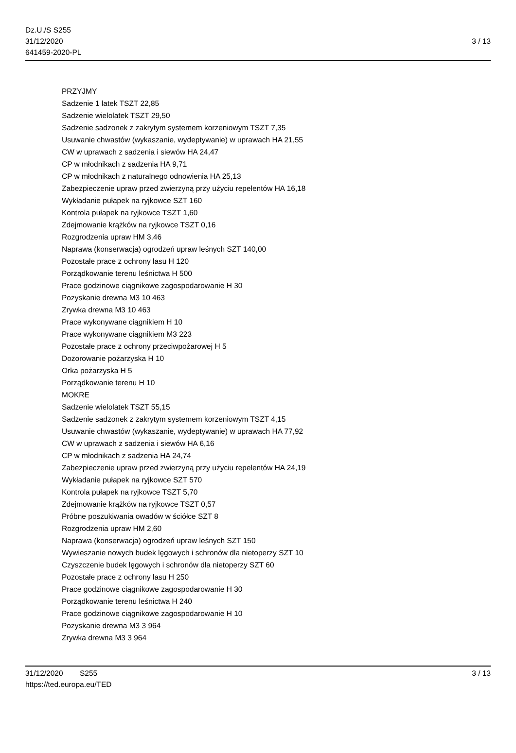Dz.U./S S255
31/12/2020
641459-2020-PL
3 / 13
PRZYJMY
Sadzenie 1 latek TSZT 22,85
Sadzenie wielolatek TSZT 29,50
Sadzenie sadzonek z zakrytym systemem korzeniowym TSZT 7,35
Usuwanie chwastów (wykaszanie, wydeptywanie) w uprawach HA 21,55
CW w uprawach z sadzenia i siewów HA 24,47
CP w młodnikach z sadzenia HA 9,71
CP w młodnikach z naturalnego odnowienia HA 25,13
Zabezpieczenie upraw przed zwierzyną przy użyciu repelentów HA 16,18
Wykładanie pułapek na ryjkowce SZT 160
Kontrola pułapek na ryjkowce TSZT 1,60
Zdejmowanie krążków na ryjkowce TSZT 0,16
Rozgrodzenia upraw HM 3,46
Naprawa (konserwacja) ogrodzeń upraw leśnych SZT 140,00
Pozostałe prace z ochrony lasu H 120
Porządkowanie terenu leśnictwa H 500
Prace godzinowe ciągnikowe zagospodarowanie H 30
Pozyskanie drewna M3 10 463
Zrywka drewna M3 10 463
Prace wykonywane ciągnikiem H 10
Prace wykonywane ciągnikiem M3 223
Pozostałe prace z ochrony przeciwpożarowej H 5
Dozorowanie pożarzyska H 10
Orka pożarzyska H 5
Porządkowanie terenu H 10
MOKRE
Sadzenie wielolatek TSZT 55,15
Sadzenie sadzonek z zakrytym systemem korzeniowym TSZT 4,15
Usuwanie chwastów (wykaszanie, wydeptywanie) w uprawach HA 77,92
CW w uprawach z sadzenia i siewów HA 6,16
CP w młodnikach z sadzenia HA 24,74
Zabezpieczenie upraw przed zwierzyną przy użyciu repelentów HA 24,19
Wykładanie pułapek na ryjkowce SZT 570
Kontrola pułapek na ryjkowce TSZT 5,70
Zdejmowanie krążków na ryjkowce TSZT 0,57
Próbne poszukiwania owadów w ściółce SZT 8
Rozgrodzenia upraw HM 2,60
Naprawa (konserwacja) ogrodzeń upraw leśnych SZT 150
Wywieszanie nowych budek lęgowych i schronów dla nietoperzy SZT 10
Czyszczenie budek lęgowych i schronów dla nietoperzy SZT 60
Pozostałe prace z ochrony lasu H 250
Prace godzinowe ciągnikowe zagospodarowanie H 30
Porządkowanie terenu leśnictwa H 240
Prace godzinowe ciągnikowe zagospodarowanie H 10
Pozyskanie drewna M3 3 964
Zrywka drewna M3 3 964
31/12/2020 S255 3 / 13
https://ted.europa.eu/TED